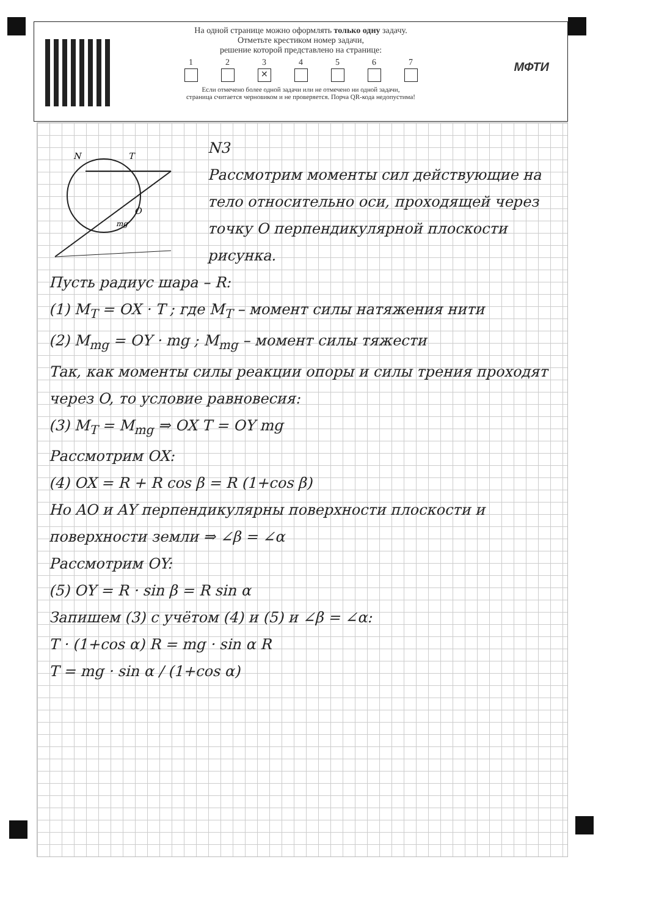МФТИ
На одной странице можно оформлять только одну задачу.
Отметьте крестиком номер задачи,
решение которой представлено на странице:
1 2 3
✕
4 5 6 7
Если отмечено более одной задачи или не отмечено ни одной задачи,
страница считается черновиком и не проверяется. Порча QR-кода недопустима!
N
T
O
mg
N3
Рассмотрим моменты сил действующие на тело относительно оси, проходящей через точку O перпендикулярной плоскости рисунка.
Пусть радиус шара – R:
(1) M<sub>T</sub> = OX · T ; где M<sub>T</sub> – момент силы натяжения нити
(2) M<sub>mg</sub> = OY · mg ; M<sub>mg</sub> – момент силы тяжести
Так, как моменты силы реакции опоры и силы трения проходят через O, то условие равновесия:
(3) M<sub>T</sub> = M<sub>mg</sub> ⇒ OX T = OY mg
Рассмотрим OX:
(4) OX = R + R cos β = R (1+cos β)
Но AO и AY перпендикулярны поверхности плоскости и поверхности земли ⇒ ∠β = ∠α
Рассмотрим OY:
(5) OY = R · sin β = R sin α
Запишем (3) с учётом (4) и (5) и ∠β = ∠α:
T · (1+cos α) R = mg · sin α R
T = mg · sin α / (1+cos α)